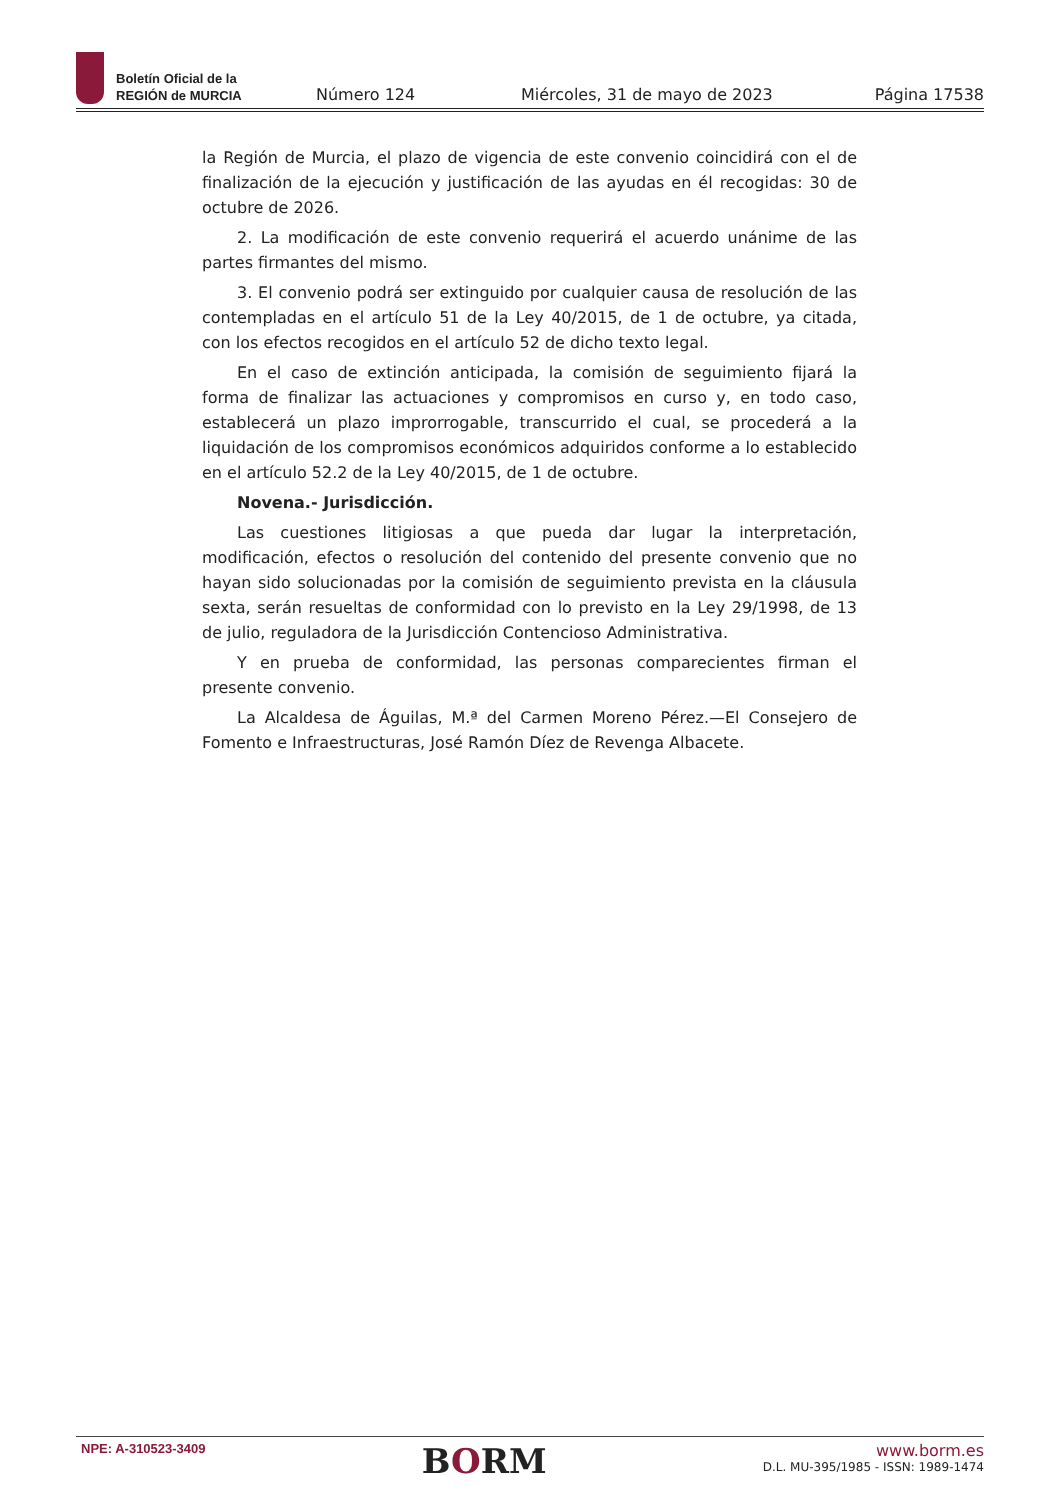Boletín Oficial de la
REGIÓN de MURCIA
Número 124 Miércoles, 31 de mayo de 2023 Página 17538
la Región de Murcia, el plazo de vigencia de este convenio coincidirá con el de finalización de la ejecución y justificación de las ayudas en él recogidas: 30 de octubre de 2026.
2. La modificación de este convenio requerirá el acuerdo unánime de las partes firmantes del mismo.
3. El convenio podrá ser extinguido por cualquier causa de resolución de las contempladas en el artículo 51 de la Ley 40/2015, de 1 de octubre, ya citada, con los efectos recogidos en el artículo 52 de dicho texto legal.
En el caso de extinción anticipada, la comisión de seguimiento fijará la forma de finalizar las actuaciones y compromisos en curso y, en todo caso, establecerá un plazo improrrogable, transcurrido el cual, se procederá a la liquidación de los compromisos económicos adquiridos conforme a lo establecido en el artículo 52.2 de la Ley 40/2015, de 1 de octubre.
Novena.- Jurisdicción.
Las cuestiones litigiosas a que pueda dar lugar la interpretación, modificación, efectos o resolución del contenido del presente convenio que no hayan sido solucionadas por la comisión de seguimiento prevista en la cláusula sexta, serán resueltas de conformidad con lo previsto en la Ley 29/1998, de 13 de julio, reguladora de la Jurisdicción Contencioso Administrativa.
Y en prueba de conformidad, las personas comparecientes firman el presente convenio.
La Alcaldesa de Águilas, M.ª del Carmen Moreno Pérez.—El Consejero de Fomento e Infraestructuras, José Ramón Díez de Revenga Albacete.
NPE: A-310523-3409
BORM
www.borm.es
D.L. MU-395/1985 - ISSN: 1989-1474